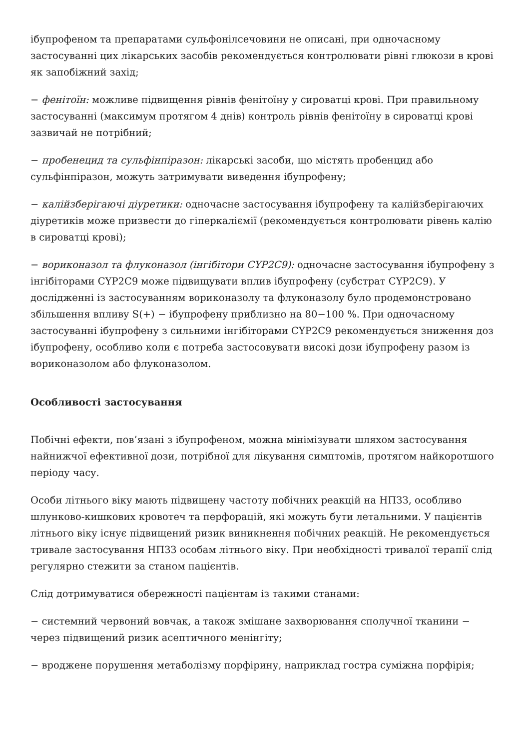ібупрофеном та препаратами сульфонілсечовини не описані, при одночасному застосуванні цих лікарських засобів рекомендується контролювати рівні глюкози в крові як запобіжний захід;
− фенітоїн: можливе підвищення рівнів фенітоїну у сироватці крові. При правильному застосуванні (максимум протягом 4 днів) контроль рівнів фенітоїну в сироватці крові зазвичай не потрібний;
− пробенецид та сульфінпіразон: лікарські засоби, що містять пробенцид або сульфінпіразон, можуть затримувати виведення ібупрофену;
− калійзберігаючі діуретики: одночасне застосування ібупрофену та калійзберігаючих діуретиків може призвести до гіперкаліємії (рекомендується контролювати рівень калію в сироватці крові);
− вориконазол та флуконазол (інгібітори CYP2C9): одночасне застосування ібупрофену з інгібіторами CYP2C9 може підвищувати вплив ібупрофену (субстрат CYP2C9). У дослідженні із застосуванням вориконазолу та флуконазолу було продемонстровано збільшення впливу S(+) − ібупрофену приблизно на 80−100 %. При одночасному застосуванні ібупрофену з сильними інгібіторами CYP2C9 рекомендується зниження доз ібупрофену, особливо коли є потреба застосовувати високі дози ібупрофену разом із вориконазолом або флуконазолом.
Особливості застосування
Побічні ефекти, пов’язані з ібупрофеном, можна мінімізувати шляхом застосування найнижчої ефективної дози, потрібної для лікування симптомів, протягом найкоротшого періоду часу.
Особи літнього віку мають підвищену частоту побічних реакцій на НПЗЗ, особливо шлунково-кишкових кровотеч та перфорацій, які можуть бути летальними. У пацієнтів літнього віку існує підвищений ризик виникнення побічних реакцій. Не рекомендується тривале застосування НПЗЗ особам літнього віку. При необхідності тривалої терапії слід регулярно стежити за станом пацієнтів.
Слід дотримуватися обережності пацієнтам із такими станами:
− системний червоний вовчак, а також змішане захворювання сполучної тканини − через підвищений ризик асептичного менінгіту;
− вроджене порушення метаболізму порфірину, наприклад гостра суміжна порфірія;